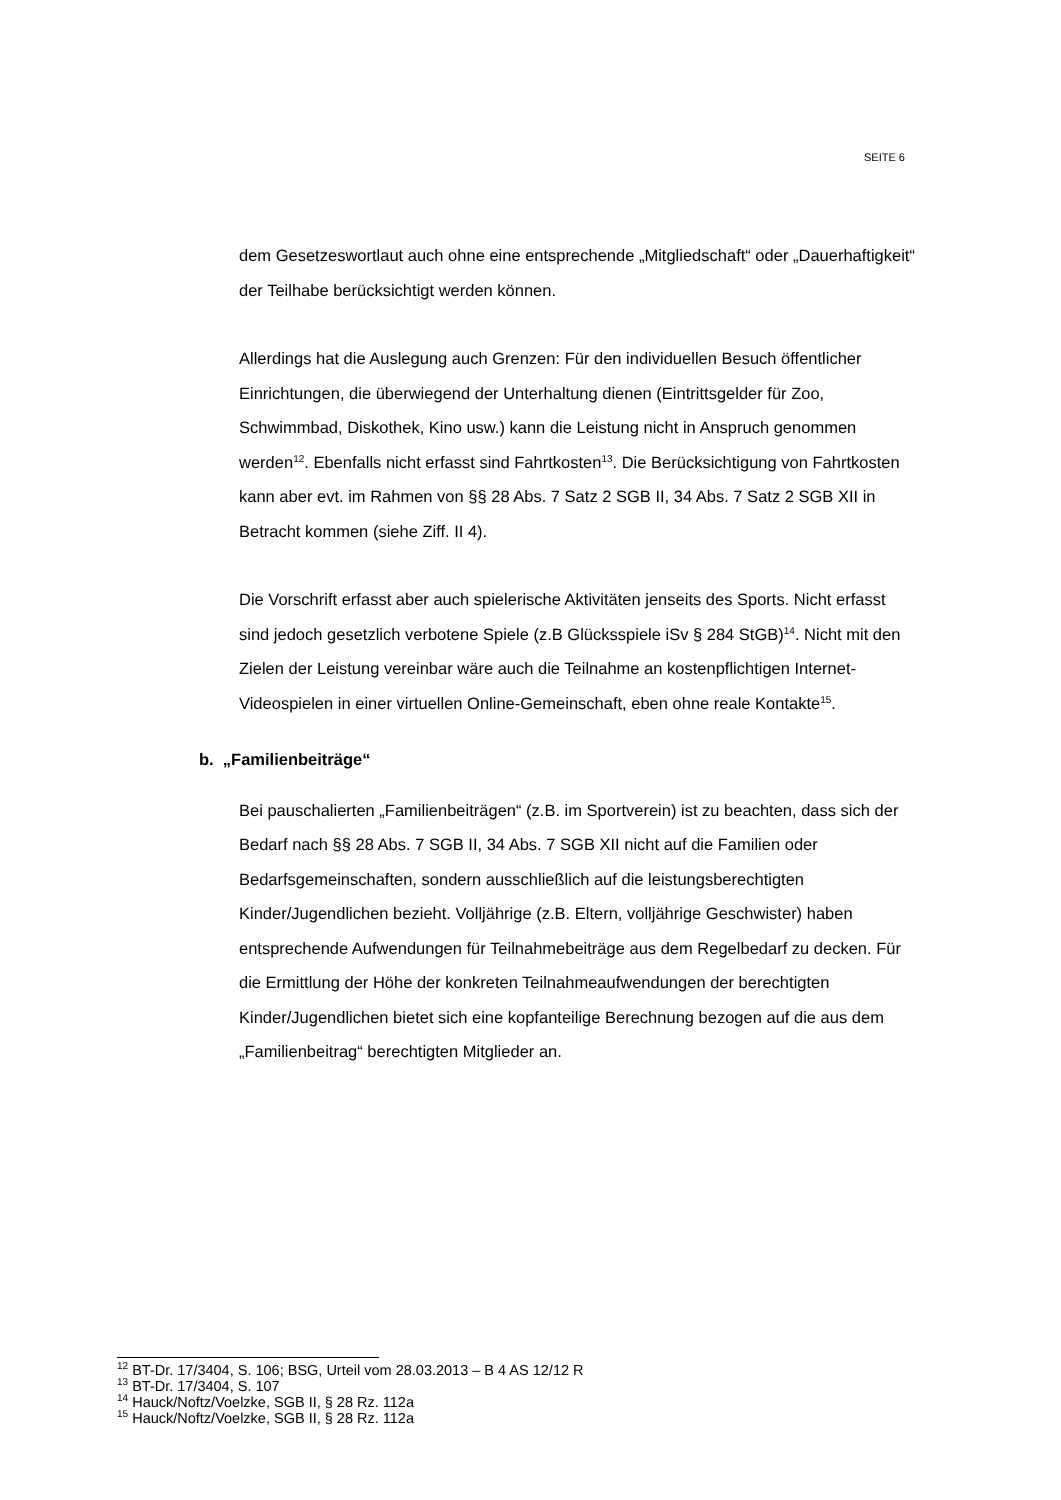SEITE 6
dem Gesetzeswortlaut auch ohne eine entsprechende „Mitgliedschaft“ oder „Dauerhaftigkeit“ der Teilhabe berücksichtigt werden können.
Allerdings hat die Auslegung auch Grenzen: Für den individuellen Besuch öf­fentlicher Einrichtungen, die überwiegend der Unterhaltung dienen (Eintritts­gelder für Zoo, Schwimmbad, Diskothek, Kino usw.) kann die Leistung nicht in Anspruch genommen werden<sup>12</sup>. Ebenfalls nicht erfasst sind Fahrtkosten<sup>13</sup>. Die Berücksichtigung von Fahrtkosten kann aber evt. im Rahmen von §§ 28 Abs. 7 Satz 2 SGB II, 34 Abs. 7 Satz 2 SGB XII in Betracht kommen (siehe Ziff. II 4).
Die Vorschrift erfasst aber auch spielerische Aktivitäten jenseits des Sports. Nicht erfasst sind jedoch gesetzlich verbotene Spiele (z.B Glücksspiele iSv § 284 StGB)<sup>14</sup>. Nicht mit den Zielen der Leistung vereinbar wäre auch die Teil­nahme an kostenpflichtigen Internet-Videospielen in einer virtuellen Online-Gemeinschaft, eben ohne reale Kontakte<sup>15</sup>.
b. „Familienbeiträge“
Bei pauschalierten „Familienbeiträgen“ (z.B. im Sportverein) ist zu beachten, dass sich der Bedarf nach §§ 28 Abs. 7 SGB II, 34 Abs. 7 SGB XII nicht auf die Familien oder Bedarfsgemeinschaften, sondern ausschließlich auf die leistungsberechtigten Kinder/Jugendlichen bezieht. Volljährige (z.B. Eltern, volljährige Geschwister) haben entsprechende Aufwendungen für Teilnah­mebeiträge aus dem Regelbedarf zu decken. Für die Ermittlung der Höhe der konkreten Teilnahmeaufwendungen der berechtigten Kinder/Jugendlichen bietet sich eine kopfanteilige Berechnung bezogen auf die aus dem „Famili­enbeitrag“ berechtigten Mitglieder an.
<sup>12</sup> BT-Dr. 17/3404, S. 106; BSG, Urteil vom 28.03.2013 – B 4 AS 12/12 R
<sup>13</sup> BT-Dr. 17/3404, S. 107
<sup>14</sup> Hauck/Noftz/Voelzke, SGB II, § 28 Rz. 112a
<sup>15</sup> Hauck/Noftz/Voelzke, SGB II, § 28 Rz. 112a